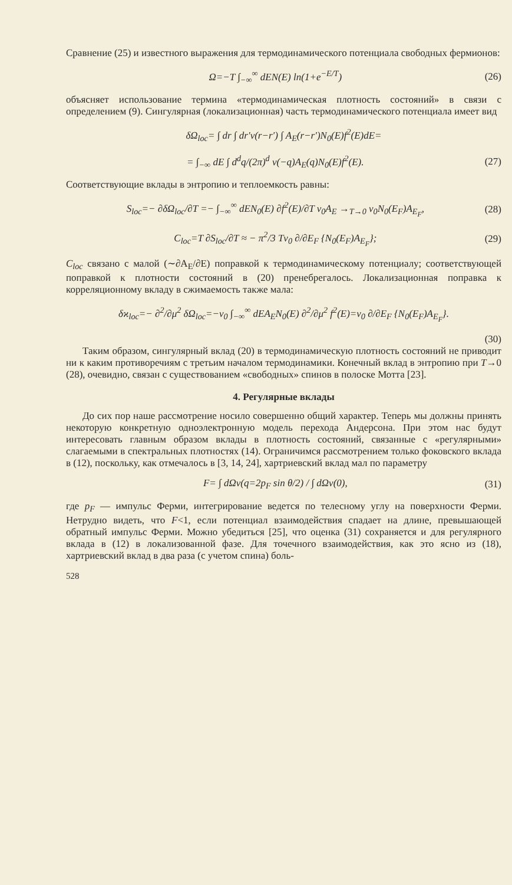Сравнение (25) и известного выражения для термодинамического потенциала свободных фермионов:
Ω=−T ∫<sub>−∞</sub><sup>∞</sup> dEN(E) ln(1+e<sup>−E/T</sup>) (26)
объясняет использование термина «термодинамическая плотность состояний» в связи с определением (9). Сингулярная (локализационная) часть термодинамического потенциала имеет вид
δΩ<sub>loc</sub>= ∫ dr ∫ dr′v(r−r′) ∫ A<sub>E</sub>(r−r′)N<sub>0</sub>(E)f<sup>2</sup>(E)dE=
= ∫<sub>−∞</sub> dE ∫ d<sup>d</sup>q/(2π)<sup>d</sup> v(−q)A<sub>E</sub>(q)N<sub>0</sub>(E)f<sup>2</sup>(E). (27)
Соответствующие вклады в энтропию и теплоемкость равны:
S<sub>loc</sub>=− ∂δΩ<sub>loc</sub>/∂T =− ∫<sub>−∞</sub><sup>∞</sup> dEN<sub>0</sub>(E) ∂f<sup>2</sup>(E)/∂T v<sub>0</sub>A<sub>E</sub> →<sub>T→0</sub> v<sub>0</sub>N<sub>0</sub>(E<sub>F</sub>)A<sub>E<sub>F</sub></sub>, (28)
C<sub>loc</sub>=T ∂S<sub>loc</sub>/∂T ≈ − π<sup>2</sup>/3 Tv<sub>0</sub> ∂/∂E<sub>F</sub> {N<sub>0</sub>(E<sub>F</sub>)A<sub>E<sub>F</sub></sub>}; (29)
C<sub>loc</sub> связано с малой (∼∂A<sub>E</sub>/∂E) поправкой к термодинамическому потенциалу; соответствующей поправкой к плотности состояний в (20) пренебрегалось. Локализационная поправка к корреляционному вкладу в сжимаемость также мала:
δϰ<sub>loc</sub>=− ∂<sup>2</sup>/∂μ<sup>2</sup> δΩ<sub>loc</sub>=−v<sub>0</sub> ∫<sub>−∞</sub><sup>∞</sup> dEA<sub>E</sub>N<sub>0</sub>(E) ∂<sup>2</sup>/∂μ<sup>2</sup> f<sup>2</sup>(E)=v<sub>0</sub> ∂/∂E<sub>F</sub> {N<sub>0</sub>(E<sub>F</sub>)A<sub>E<sub>F</sub></sub>}.
(30)
Таким образом, сингулярный вклад (20) в термодинамическую плотность состояний не приводит ни к каким противоречиям с третьим началом термодинамики. Конечный вклад в энтропию при T→0 (28), очевидно, связан с существованием «свободных» спинов в полоске Мотта [23].
4. Регулярные вклады
До сих пор наше рассмотрение носило совершенно общий характер. Теперь мы должны принять некоторую конкретную одноэлектронную модель перехода Андерсона. При этом нас будут интересовать главным образом вклады в плотность состояний, связанные с «регулярными» слагаемыми в спектральных плотностях (14). Ограничимся рассмотрением только фоковского вклада в (12), поскольку, как отмечалось в [3, 14, 24], хартриевский вклад мал по параметру
F= ∫ dΩv(q=2p<sub>F</sub> sin θ/2) / ∫ dΩv(0), (31)
где p<sub>F</sub> — импульс Ферми, интегрирование ведется по телесному углу на поверхности Ферми. Нетрудно видеть, что F<1, если потенциал взаимодействия спадает на длине, превышающей обратный импульс Ферми. Можно убедиться [25], что оценка (31) сохраняется и для регулярного вклада в (12) в локализованной фазе. Для точечного взаимодействия, как это ясно из (18), хартриевский вклад в два раза (с учетом спина) боль-
528